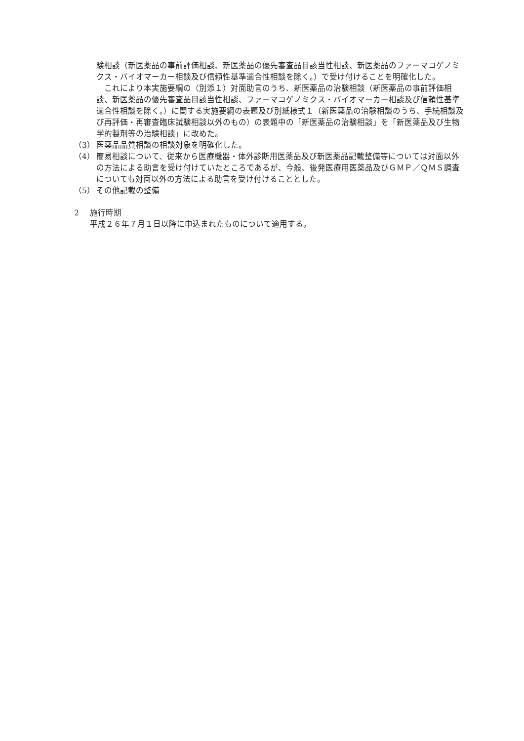験相談（新医薬品の事前評価相談、新医薬品の優先審査品目該当性相談、新医薬品のファーマコゲノミクス・バイオマーカー相談及び信頼性基準適合性相談を除く。）で受け付けることを明確化した。
　これにより本実施要綱の（別添１）対面助言のうち、新医薬品の治験相談（新医薬品の事前評価相談、新医薬品の優先審査品目該当性相談、ファーマコゲノミクス・バイオマーカー相談及び信頼性基準適合性相談を除く。）に関する実施要綱の表題及び別紙様式１（新医薬品の治験相談のうち、手続相談及び再評価・再審査臨床試験相談以外のもの）の表題中の「新医薬品の治験相談」を「新医薬品及び生物学的製剤等の治験相談」に改めた。
（3） 医薬品品質相談の相談対象を明確化した。
（4） 簡易相談について、従来から医療機器・体外診断用医薬品及び新医薬品記載整備等については対面以外の方法による助言を受け付けていたところであるが、今般、後発医療用医薬品及びＧＭＰ／ＱＭＳ調査についても対面以外の方法による助言を受け付けることとした。
（5） その他記載の整備
2 施行時期
平成２６年７月１日以降に申込まれたものについて適用する。